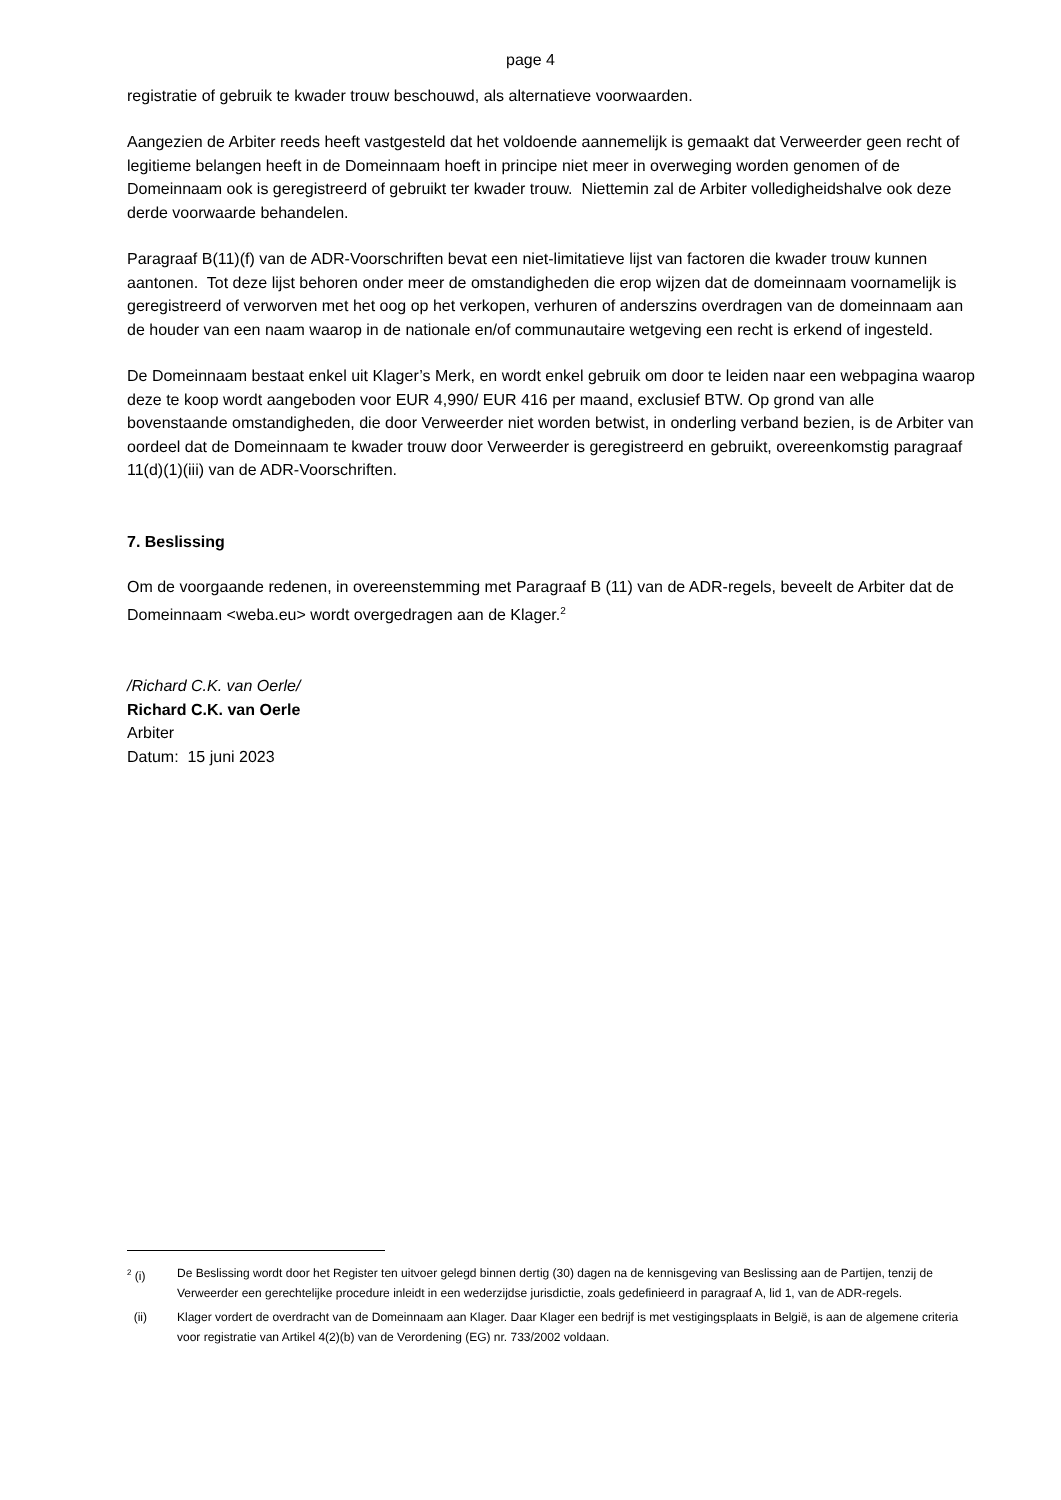page 4
registratie of gebruik te kwader trouw beschouwd, als alternatieve voorwaarden.
Aangezien de Arbiter reeds heeft vastgesteld dat het voldoende aannemelijk is gemaakt dat Verweerder geen recht of legitieme belangen heeft in de Domeinnaam hoeft in principe niet meer in overweging worden genomen of de Domeinnaam ook is geregistreerd of gebruikt ter kwader trouw. Niettemin zal de Arbiter volledigheidshalve ook deze derde voorwaarde behandelen.
Paragraaf B(11)(f) van de ADR-Voorschriften bevat een niet-limitatieve lijst van factoren die kwader trouw kunnen aantonen. Tot deze lijst behoren onder meer de omstandigheden die erop wijzen dat de domeinnaam voornamelijk is geregistreerd of verworven met het oog op het verkopen, verhuren of anderszins overdragen van de domeinnaam aan de houder van een naam waarop in de nationale en/of communautaire wetgeving een recht is erkend of ingesteld.
De Domeinnaam bestaat enkel uit Klager’s Merk, en wordt enkel gebruik om door te leiden naar een webpagina waarop deze te koop wordt aangeboden voor EUR 4,990/ EUR 416 per maand, exclusief BTW. Op grond van alle bovenstaande omstandigheden, die door Verweerder niet worden betwist, in onderling verband bezien, is de Arbiter van oordeel dat de Domeinnaam te kwader trouw door Verweerder is geregistreerd en gebruikt, overeenkomstig paragraaf 11(d)(1)(iii) van de ADR-Voorschriften.
7. Beslissing
Om de voorgaande redenen, in overeenstemming met Paragraaf B (11) van de ADR-regels, beveelt de Arbiter dat de Domeinnaam <weba.eu> wordt overgedragen aan de Klager.<sup>2</sup>
/Richard C.K. van Oerle/
Richard C.K. van Oerle
Arbiter
Datum: 15 juni 2023
<sup>2</sup> (i) De Beslissing wordt door het Register ten uitvoer gelegd binnen dertig (30) dagen na de kennisgeving van Beslissing aan de Partijen, tenzij de Verweerder een gerechtelijke procedure inleidt in een wederzijdse jurisdictie, zoals gedefinieerd in paragraaf A, lid 1, van de ADR-regels.
(ii) Klager vordert de overdracht van de Domeinnaam aan Klager. Daar Klager een bedrijf is met vestigingsplaats in België, is aan de algemene criteria voor registratie van Artikel 4(2)(b) van de Verordening (EG) nr. 733/2002 voldaan.